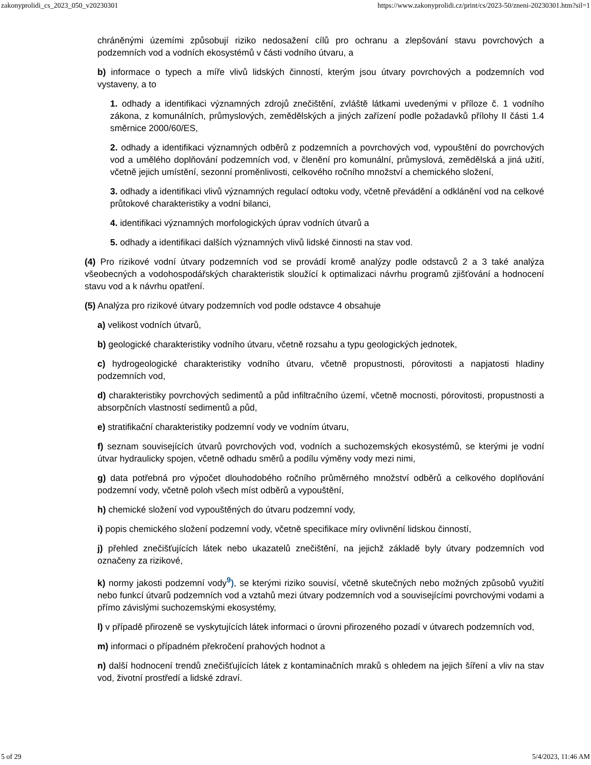zakonyprolidi_cs_2023_050_v20230301 https://www.zakonyprolidi.cz/print/cs/2023-50/zneni-20230301.htm?sil=1
chráněnými územími způsobují riziko nedosažení cílů pro ochranu a zlepšování stavu povrchových a podzemních vod a vodních ekosystémů v části vodního útvaru, a
b) informace o typech a míře vlivů lidských činností, kterým jsou útvary povrchových a podzemních vod vystaveny, a to
1. odhady a identifikaci významných zdrojů znečištění, zvláště látkami uvedenými v příloze č. 1 vodního zákona, z komunálních, průmyslových, zemědělských a jiných zařízení podle požadavků přílohy II části 1.4 směrnice 2000/60/ES,
2. odhady a identifikaci významných odběrů z podzemních a povrchových vod, vypouštění do povrchových vod a umělého doplňování podzemních vod, v členění pro komunální, průmyslová, zemědělská a jiná užití, včetně jejich umístění, sezonní proměnlivosti, celkového ročního množství a chemického složení,
3. odhady a identifikaci vlivů významných regulací odtoku vody, včetně převádění a odklánění vod na celkové průtokové charakteristiky a vodní bilanci,
4. identifikaci významných morfologických úprav vodních útvarů a
5. odhady a identifikaci dalších významných vlivů lidské činnosti na stav vod.
(4) Pro rizikové vodní útvary podzemních vod se provádí kromě analýzy podle odstavců 2 a 3 také analýza všeobecných a vodohospodářských charakteristik sloužící k optimalizaci návrhu programů zjišťování a hodnocení stavu vod a k návrhu opatření.
(5) Analýza pro rizikové útvary podzemních vod podle odstavce 4 obsahuje
a) velikost vodních útvarů,
b) geologické charakteristiky vodního útvaru, včetně rozsahu a typu geologických jednotek,
c) hydrogeologické charakteristiky vodního útvaru, včetně propustnosti, pórovitosti a napjatosti hladiny podzemních vod,
d) charakteristiky povrchových sedimentů a půd infiltračního území, včetně mocnosti, pórovitosti, propustnosti a absorpčních vlastností sedimentů a půd,
e) stratifikační charakteristiky podzemní vody ve vodním útvaru,
f) seznam souvisejících útvarů povrchových vod, vodních a suchozemských ekosystémů, se kterými je vodní útvar hydraulicky spojen, včetně odhadu směrů a podílu výměny vody mezi nimi,
g) data potřebná pro výpočet dlouhodobého ročního průměrného množství odběrů a celkového doplňování podzemní vody, včetně poloh všech míst odběrů a vypouštění,
h) chemické složení vod vypouštěných do útvaru podzemní vody,
i) popis chemického složení podzemní vody, včetně specifikace míry ovlivnění lidskou činností,
j) přehled znečišťujících látek nebo ukazatelů znečištění, na jejichž základě byly útvary podzemních vod označeny za rizikové,
k) normy jakosti podzemní vody<sup>9</sup>), se kterými riziko souvisí, včetně skutečných nebo možných způsobů využití nebo funkcí útvarů podzemních vod a vztahů mezi útvary podzemních vod a souvisejícími povrchovými vodami a přímo závislými suchozemskými ekosystémy,
l) v případě přirozeně se vyskytujících látek informaci o úrovni přirozeného pozadí v útvarech podzemních vod,
m) informaci o případném překročení prahových hodnot a
n) další hodnocení trendů znečišťujících látek z kontaminačních mraků s ohledem na jejich šíření a vliv na stav vod, životní prostředí a lidské zdraví.
5 of 29 5/4/2023, 11:46 AM